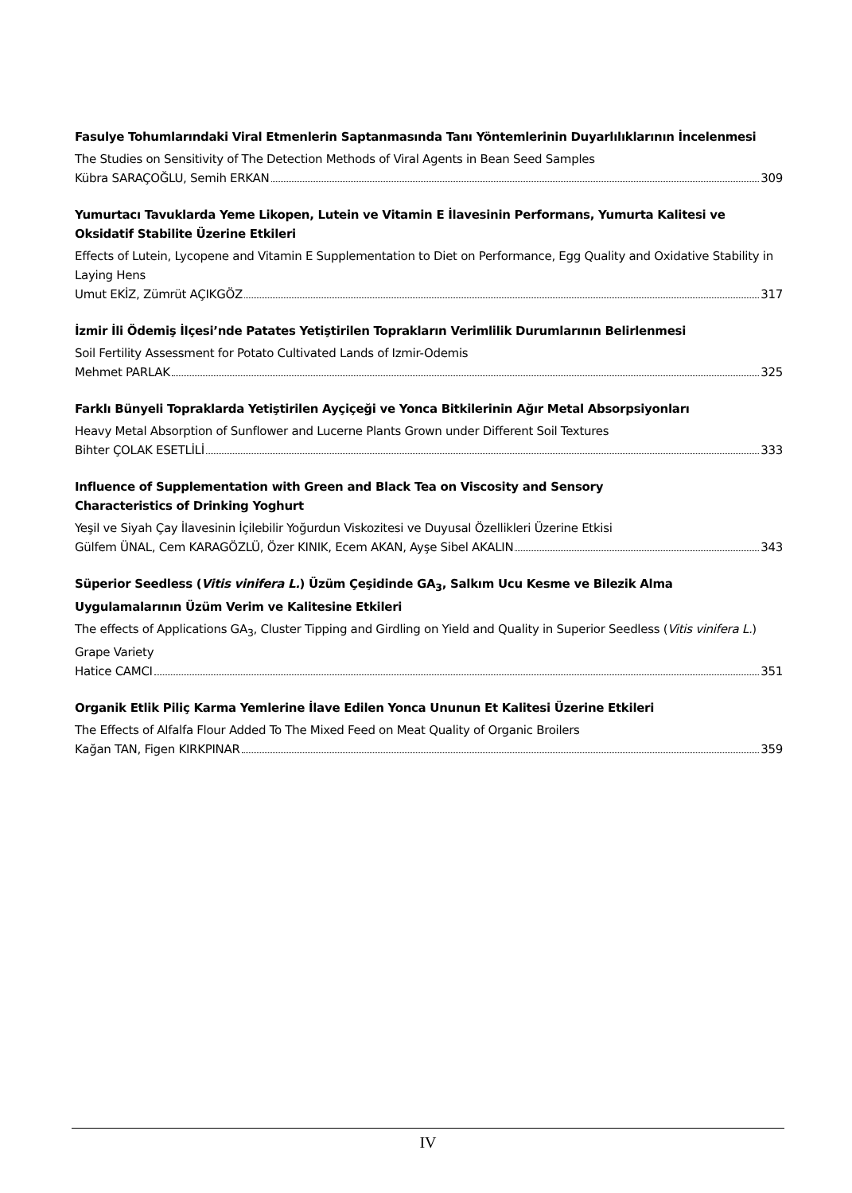Fasulye Tohumlarındaki Viral Etmenlerin Saptanmasında Tanı Yöntemlerinin Duyarlılıklarının İncelenmesi
The Studies on Sensitivity of The Detection Methods of Viral Agents in Bean Seed Samples
Kübra SARAÇOĞLU, Semih ERKAN 309
Yumurtacı Tavuklarda Yeme Likopen, Lutein ve Vitamin E İlavesinin Performans, Yumurta Kalitesi ve Oksidatif Stabilite Üzerine Etkileri
Effects of Lutein, Lycopene and Vitamin E Supplementation to Diet on Performance, Egg Quality and Oxidative Stability in Laying Hens
Umut EKİZ, Zümrüt AÇIKGÖZ 317
İzmir İli Ödemiş İlçesi’nde Patates Yetiştirilen Toprakların Verimlilik Durumlarının Belirlenmesi
Soil Fertility Assessment for Potato Cultivated Lands of Izmir-Odemis
Mehmet PARLAK 325
Farklı Bünyeli Topraklarda Yetiştirilen Ayçiçeği ve Yonca Bitkilerinin Ağır Metal Absorpsiyonları
Heavy Metal Absorption of Sunflower and Lucerne Plants Grown under Different Soil Textures
Bihter ÇOLAK ESETLİLİ 333
Influence of Supplementation with Green and Black Tea on Viscosity and Sensory
Characteristics of Drinking Yoghurt
Yeşil ve Siyah Çay İlavesinin İçilebilir Yoğurdun Viskozitesi ve Duyusal Özellikleri Üzerine Etkisi
Gülfem ÜNAL, Cem KARAGÖZLÜ, Özer KINIK, Ecem AKAN, Ayşe Sibel AKALIN 343
Süperior Seedless (Vitis vinifera L.) Üzüm Çeşidinde GA<sub>3</sub>, Salkım Ucu Kesme ve Bilezik Alma Uygulamalarının Üzüm Verim ve Kalitesine Etkileri
The effects of Applications GA<sub>3</sub>, Cluster Tipping and Girdling on Yield and Quality in Superior Seedless (Vitis vinifera L.) Grape Variety
Hatice CAMCI 351
Organik Etlik Piliç Karma Yemlerine İlave Edilen Yonca Ununun Et Kalitesi Üzerine Etkileri
The Effects of Alfalfa Flour Added To The Mixed Feed on Meat Quality of Organic Broilers
Kağan TAN, Figen KIRKPINAR 359
IV